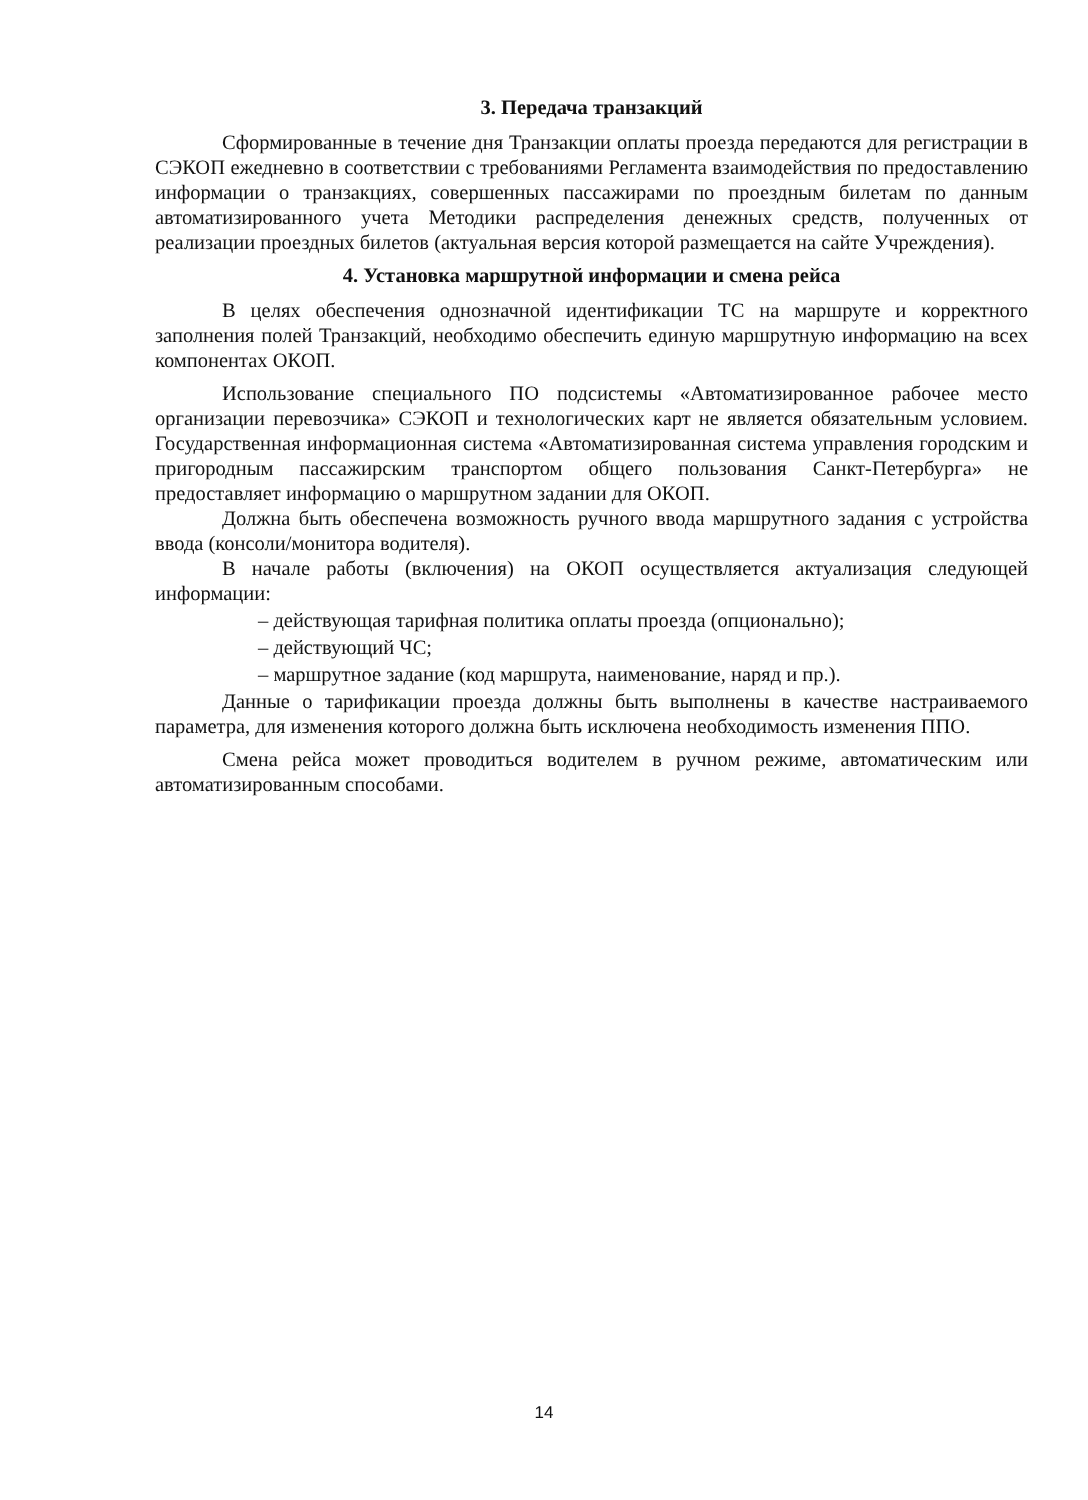3. Передача транзакций
Сформированные в течение дня Транзакции оплаты проезда передаются для регистрации в СЭКОП ежедневно в соответствии с требованиями Регламента взаимодействия по предоставлению информации о транзакциях, совершенных пассажирами по проездным билетам по данным автоматизированного учета Методики распределения денежных средств, полученных от реализации проездных билетов (актуальная версия которой размещается на сайте Учреждения).
4. Установка маршрутной информации и смена рейса
В целях обеспечения однозначной идентификации ТС на маршруте и корректного заполнения полей Транзакций, необходимо обеспечить единую маршрутную информацию на всех компонентах ОКОП.
Использование специального ПО подсистемы «Автоматизированное рабочее место организации перевозчика» СЭКОП и технологических карт не является обязательным условием. Государственная информационная система «Автоматизированная система управления городским и пригородным пассажирским транспортом общего пользования Санкт-Петербурга» не предоставляет информацию о маршрутном задании для ОКОП.
Должна быть обеспечена возможность ручного ввода маршрутного задания с устройства ввода (консоли/монитора водителя).
В начале работы (включения) на ОКОП осуществляется актуализация следующей информации:
– действующая тарифная политика оплаты проезда (опционально);
– действующий ЧС;
– маршрутное задание (код маршрута, наименование, наряд и пр.).
Данные о тарификации проезда должны быть выполнены в качестве настраиваемого параметра, для изменения которого должна быть исключена необходимость изменения ППО.
Смена рейса может проводиться водителем в ручном режиме, автоматическим или автоматизированным способами.
14